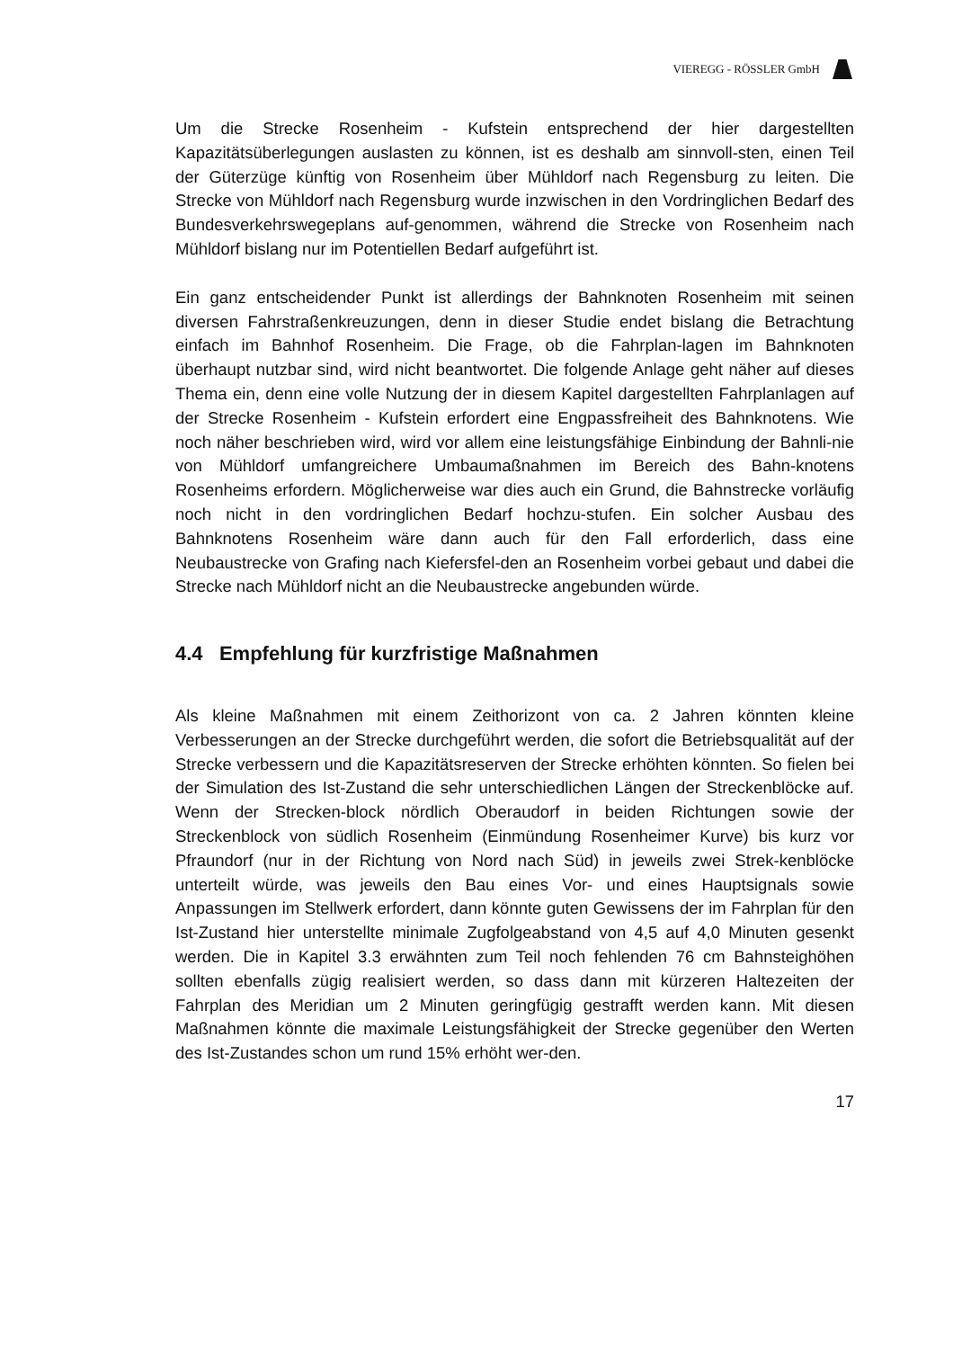VIEREGG - RÖSSLER GmbH
Um die Strecke Rosenheim - Kufstein entsprechend der hier dargestellten Kapazitätsüberlegungen auslasten zu können, ist es deshalb am sinnvoll-sten, einen Teil der Güterzüge künftig von Rosenheim über Mühldorf nach Regensburg zu leiten. Die Strecke von Mühldorf nach Regensburg wurde inzwischen in den Vordringlichen Bedarf des Bundesverkehrswegeplans auf-genommen, während die Strecke von Rosenheim nach Mühldorf bislang nur im Potentiellen Bedarf aufgeführt ist.
Ein ganz entscheidender Punkt ist allerdings der Bahnknoten Rosenheim mit seinen diversen Fahrstraßenkreuzungen, denn in dieser Studie endet bislang die Betrachtung einfach im Bahnhof Rosenheim. Die Frage, ob die Fahrplan-lagen im Bahnknoten überhaupt nutzbar sind, wird nicht beantwortet. Die folgende Anlage geht näher auf dieses Thema ein, denn eine volle Nutzung der in diesem Kapitel dargestellten Fahrplanlagen auf der Strecke Rosenheim - Kufstein erfordert eine Engpassfreiheit des Bahnknotens. Wie noch näher beschrieben wird, wird vor allem eine leistungsfähige Einbindung der Bahnli-nie von Mühldorf umfangreichere Umbaumaßnahmen im Bereich des Bahn-knotens Rosenheims erfordern. Möglicherweise war dies auch ein Grund, die Bahnstrecke vorläufig noch nicht in den vordringlichen Bedarf hochzu-stufen. Ein solcher Ausbau des Bahnknotens Rosenheim wäre dann auch für den Fall erforderlich, dass eine Neubaustrecke von Grafing nach Kiefersfel-den an Rosenheim vorbei gebaut und dabei die Strecke nach Mühldorf nicht an die Neubaustrecke angebunden würde.
4.4 Empfehlung für kurzfristige Maßnahmen
Als kleine Maßnahmen mit einem Zeithorizont von ca. 2 Jahren könnten kleine Verbesserungen an der Strecke durchgeführt werden, die sofort die Betriebsqualität auf der Strecke verbessern und die Kapazitätsreserven der Strecke erhöhten könnten. So fielen bei der Simulation des Ist-Zustand die sehr unterschiedlichen Längen der Streckenblöcke auf. Wenn der Strecken-block nördlich Oberaudorf in beiden Richtungen sowie der Streckenblock von südlich Rosenheim (Einmündung Rosenheimer Kurve) bis kurz vor Pfraundorf (nur in der Richtung von Nord nach Süd) in jeweils zwei Strek-kenblöcke unterteilt würde, was jeweils den Bau eines Vor- und eines Hauptsignals sowie Anpassungen im Stellwerk erfordert, dann könnte guten Gewissens der im Fahrplan für den Ist-Zustand hier unterstellte minimale Zugfolgeabstand von 4,5 auf 4,0 Minuten gesenkt werden. Die in Kapitel 3.3 erwähnten zum Teil noch fehlenden 76 cm Bahnsteighöhen sollten ebenfalls zügig realisiert werden, so dass dann mit kürzeren Haltezeiten der Fahrplan des Meridian um 2 Minuten geringfügig gestrafft werden kann. Mit diesen Maßnahmen könnte die maximale Leistungsfähigkeit der Strecke gegenüber den Werten des Ist-Zustandes schon um rund 15% erhöht wer-den.
17